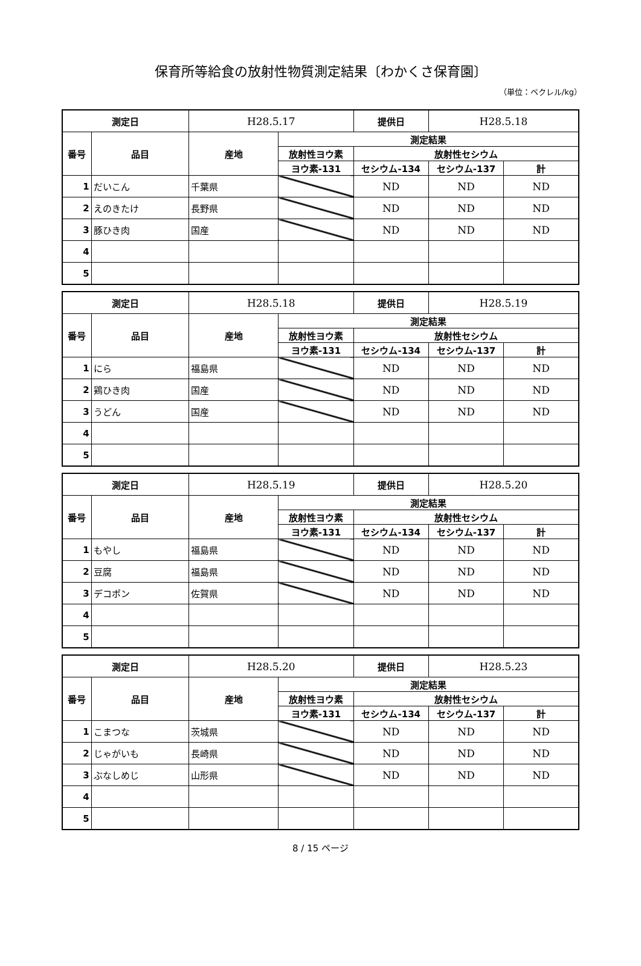保育所等給食の放射性物質測定結果〔わかくさ保育園〕
（単位：ベクレル/kg）
| 測定日 | | H28.5.17 | | 提供日 | H28.5.18 | |
| 番号 | 品目 | 産地 | 測定結果 | | | |
| | | | 放射性ヨウ素 | 放射性セシウム | | |
| | | | ヨウ素-131 | セシウム-134 | セシウム-137 | 計 |
| 1 | だいこん | 千葉県 | | ND | ND | ND |
| 2 | えのきたけ | 長野県 | | ND | ND | ND |
| 3 | 豚ひき肉 | 国産 | | ND | ND | ND |
| 4 | | | | | | |
| 5 | | | | | | |
| 測定日 | | H28.5.18 | | 提供日 | H28.5.19 | |
| 番号 | 品目 | 産地 | 測定結果 | | | |
| | | | 放射性ヨウ素 | 放射性セシウム | | |
| | | | ヨウ素-131 | セシウム-134 | セシウム-137 | 計 |
| 1 | にら | 福島県 | | ND | ND | ND |
| 2 | 鶏ひき肉 | 国産 | | ND | ND | ND |
| 3 | うどん | 国産 | | ND | ND | ND |
| 4 | | | | | | |
| 5 | | | | | | |
| 測定日 | | H28.5.19 | | 提供日 | H28.5.20 | |
| 番号 | 品目 | 産地 | 測定結果 | | | |
| | | | 放射性ヨウ素 | 放射性セシウム | | |
| | | | ヨウ素-131 | セシウム-134 | セシウム-137 | 計 |
| 1 | もやし | 福島県 | | ND | ND | ND |
| 2 | 豆腐 | 福島県 | | ND | ND | ND |
| 3 | デコポン | 佐賀県 | | ND | ND | ND |
| 4 | | | | | | |
| 5 | | | | | | |
| 測定日 | | H28.5.20 | | 提供日 | H28.5.23 | |
| 番号 | 品目 | 産地 | 測定結果 | | | |
| | | | 放射性ヨウ素 | 放射性セシウム | | |
| | | | ヨウ素-131 | セシウム-134 | セシウム-137 | 計 |
| 1 | こまつな | 茨城県 | | ND | ND | ND |
| 2 | じゃがいも | 長崎県 | | ND | ND | ND |
| 3 | ぶなしめじ | 山形県 | | ND | ND | ND |
| 4 | | | | | | |
| 5 | | | | | | |
8 / 15 ページ